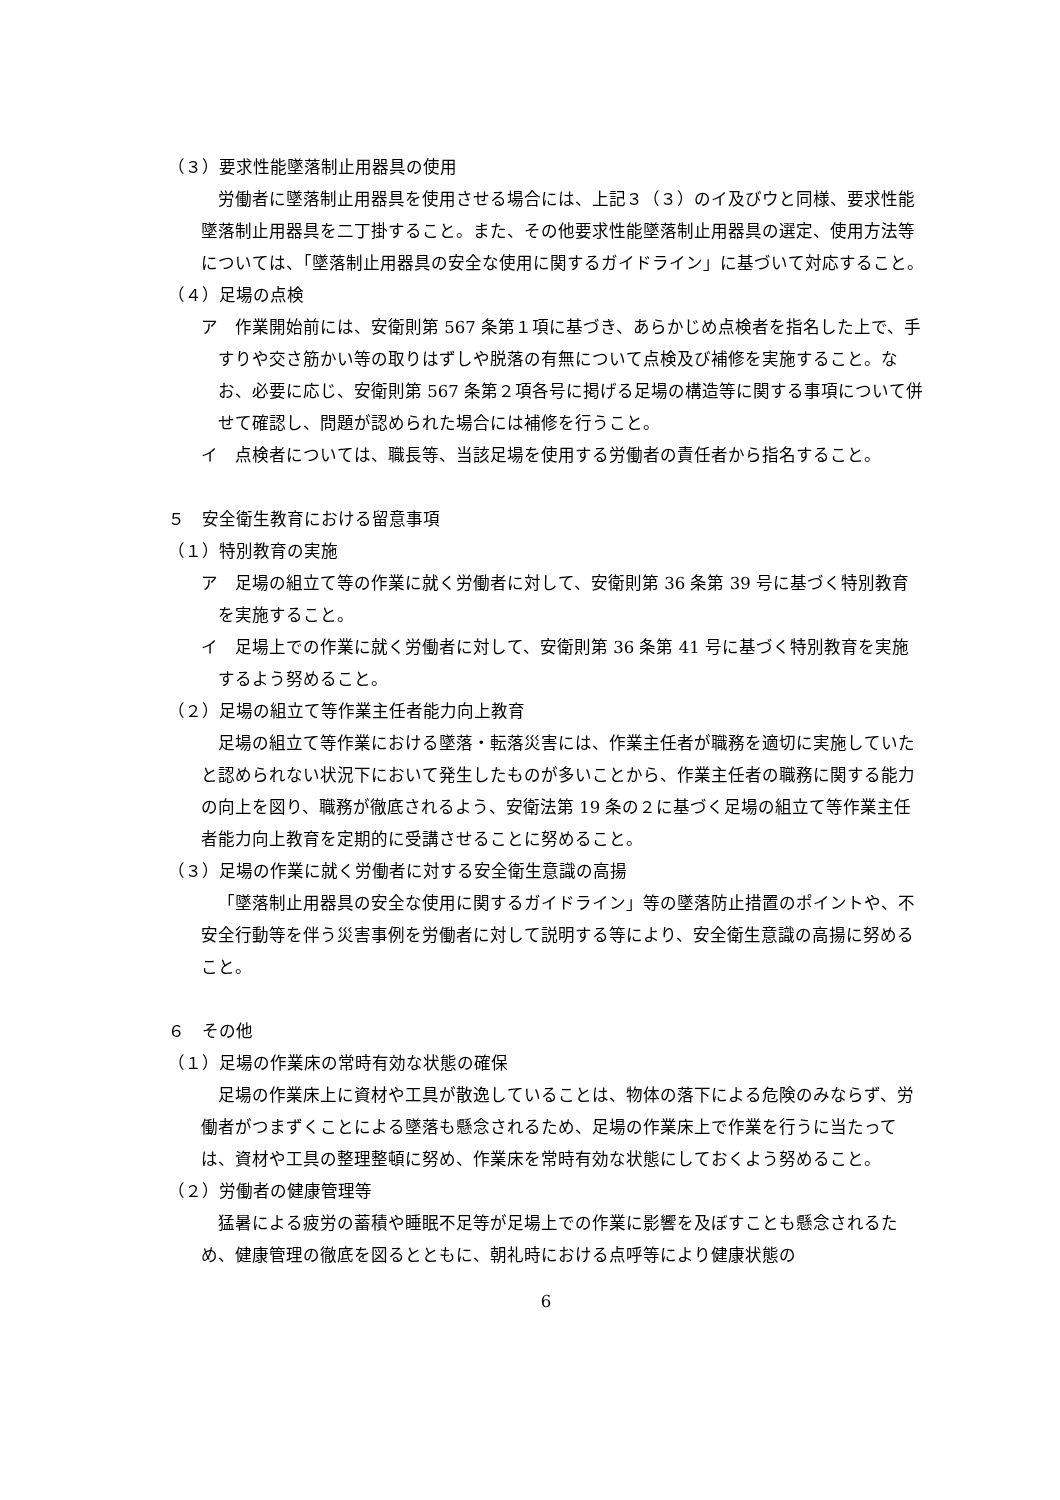（３）要求性能墜落制止用器具の使用
労働者に墜落制止用器具を使用させる場合には、上記３（３）のイ及びウと同様、要求性能墜落制止用器具を二丁掛すること。また、その他要求性能墜落制止用器具の選定、使用方法等については、「墜落制止用器具の安全な使用に関するガイドライン」に基づいて対応すること。
（４）足場の点検
ア　作業開始前には、安衛則第 567 条第１項に基づき、あらかじめ点検者を指名した上で、手すりや交さ筋かい等の取りはずしや脱落の有無について点検及び補修を実施すること。なお、必要に応じ、安衛則第 567 条第２項各号に掲げる足場の構造等に関する事項について併せて確認し、問題が認められた場合には補修を行うこと。
イ　点検者については、職長等、当該足場を使用する労働者の責任者から指名すること。
５　安全衛生教育における留意事項
（１）特別教育の実施
ア　足場の組立て等の作業に就く労働者に対して、安衛則第 36 条第 39 号に基づく特別教育を実施すること。
イ　足場上での作業に就く労働者に対して、安衛則第 36 条第 41 号に基づく特別教育を実施するよう努めること。
（２）足場の組立て等作業主任者能力向上教育
足場の組立て等作業における墜落・転落災害には、作業主任者が職務を適切に実施していたと認められない状況下において発生したものが多いことから、作業主任者の職務に関する能力の向上を図り、職務が徹底されるよう、安衛法第 19 条の２に基づく足場の組立て等作業主任者能力向上教育を定期的に受講させることに努めること。
（３）足場の作業に就く労働者に対する安全衛生意識の高揚
「墜落制止用器具の安全な使用に関するガイドライン」等の墜落防止措置のポイントや、不安全行動等を伴う災害事例を労働者に対して説明する等により、安全衛生意識の高揚に努めること。
６　その他
（１）足場の作業床の常時有効な状態の確保
足場の作業床上に資材や工具が散逸していることは、物体の落下による危険のみならず、労働者がつまずくことによる墜落も懸念されるため、足場の作業床上で作業を行うに当たっては、資材や工具の整理整頓に努め、作業床を常時有効な状態にしておくよう努めること。
（２）労働者の健康管理等
猛暑による疲労の蓄積や睡眠不足等が足場上での作業に影響を及ぼすことも懸念されるため、健康管理の徹底を図るとともに、朝礼時における点呼等により健康状態の
6